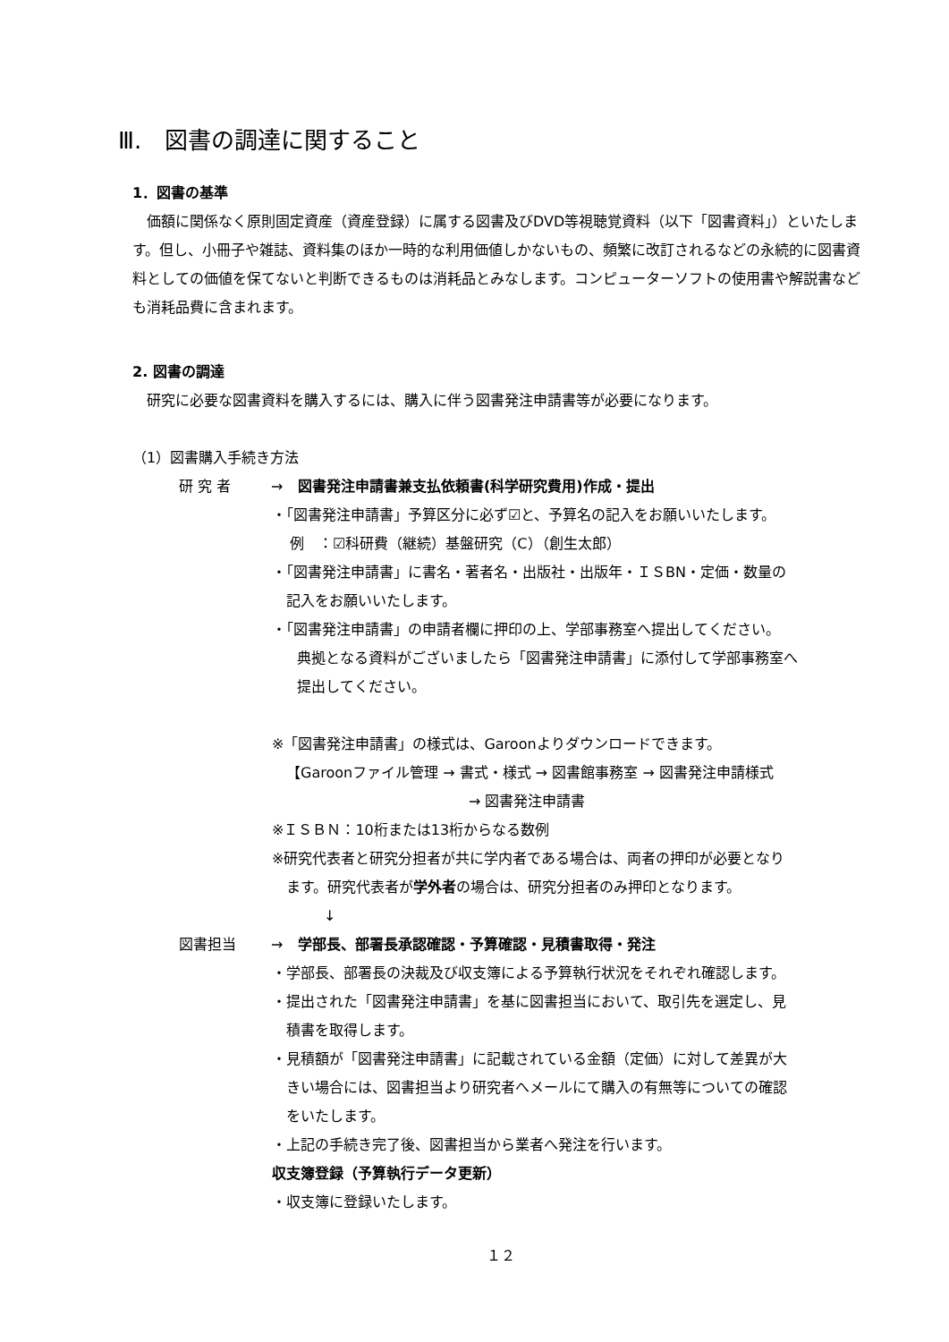Ⅲ.　図書の調達に関すること
1．図書の基準
価額に関係なく原則固定資産（資産登録）に属する図書及びDVD等視聴覚資料（以下「図書資料」）といたします。但し、小冊子や雑誌、資料集のほか一時的な利用価値しかないもの、頻繁に改訂されるなどの永続的に図書資料としての価値を保てないと判断できるものは消耗品とみなします。コンピューターソフトの使用書や解説書なども消耗品費に含まれます。
2. 図書の調達
研究に必要な図書資料を購入するには、購入に伴う図書発注申請書等が必要になります。
（1）図書購入手続き方法
研 究 者 → 図書発注申請書兼支払依頼書(科学研究費用)作成・提出
・「図書発注申請書」予算区分に必ず☑と、予算名の記入をお願いいたします。
例　：☑科研費（継続）基盤研究（C）（創生太郎）
・「図書発注申請書」に書名・著者名・出版社・出版年・ＩＳBN・定価・数量の
　記入をお願いいたします。
・「図書発注申請書」の申請者欄に押印の上、学部事務室へ提出してください。
典拠となる資料がございましたら「図書発注申請書」に添付して学部事務室へ
提出してください。
※「図書発注申請書」の様式は、Garoonよりダウンロードできます。
【Garoonファイル管理 → 書式・様式 → 図書館事務室 → 図書発注申請様式
→ 図書発注申請書
※ＩＳＢＮ：10桁または13桁からなる数例
※研究代表者と研究分担者が共に学内者である場合は、両者の押印が必要となり
　ます。研究代表者が学外者の場合は、研究分担者のみ押印となります。
↓
図書担当 → 学部長、部署長承認確認・予算確認・見積書取得・発注
・学部長、部署長の決裁及び収支簿による予算執行状況をそれぞれ確認します。
・提出された「図書発注申請書」を基に図書担当において、取引先を選定し、見
　積書を取得します。
・見積額が「図書発注申請書」に記載されている金額（定価）に対して差異が大
　きい場合には、図書担当より研究者へメールにて購入の有無等についての確認
　をいたします。
・上記の手続き完了後、図書担当から業者へ発注を行います。
収支簿登録（予算執行データ更新）
・収支簿に登録いたします。
１２